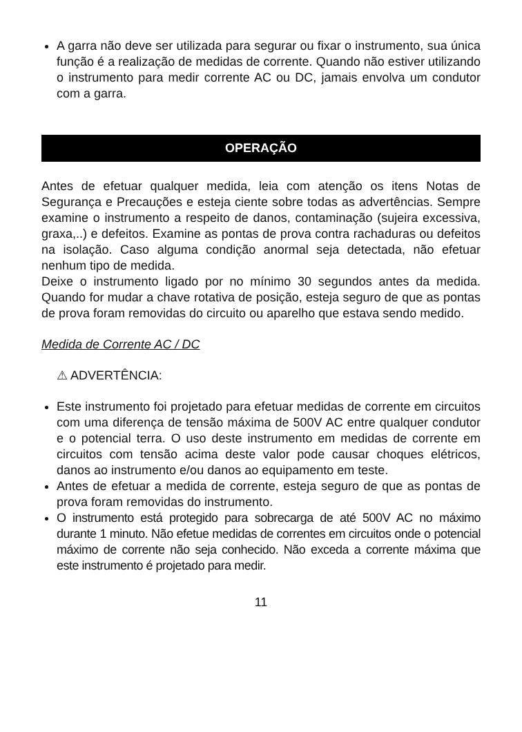A garra não deve ser utilizada para segurar ou fixar o instrumento, sua única função é a realização de medidas de corrente. Quando não estiver utilizando o instrumento para medir corrente AC ou DC, jamais envolva um condutor com a garra.
OPERAÇÃO
Antes de efetuar qualquer medida, leia com atenção os itens Notas de Segurança e Precauções e esteja ciente sobre todas as advertências. Sempre examine o instrumento a respeito de danos, contaminação (sujeira excessiva, graxa,..) e defeitos. Examine as pontas de prova contra rachaduras ou defeitos na isolação. Caso alguma condição anormal seja detectada, não efetuar nenhum tipo de medida.
Deixe o instrumento ligado por no mínimo 30 segundos antes da medida. Quando for mudar a chave rotativa de posição, esteja seguro de que as pontas de prova foram removidas do circuito ou aparelho que estava sendo medido.
Medida de Corrente AC / DC
⚠ ADVERTÊNCIA:
Este instrumento foi projetado para efetuar medidas de corrente em circuitos com uma diferença de tensão máxima de 500V AC entre qualquer condutor e o potencial terra. O uso deste instrumento em medidas de corrente em circuitos com tensão acima deste valor pode causar choques elétricos, danos ao instrumento e/ou danos ao equipamento em teste.
Antes de efetuar a medida de corrente, esteja seguro de que as pontas de prova foram removidas do instrumento.
O instrumento está protegido para sobrecarga de até 500V AC no máximo durante 1 minuto. Não efetue medidas de correntes em circuitos onde o potencial máximo de corrente não seja conhecido. Não exceda a corrente máxima que este instrumento é projetado para medir.
11